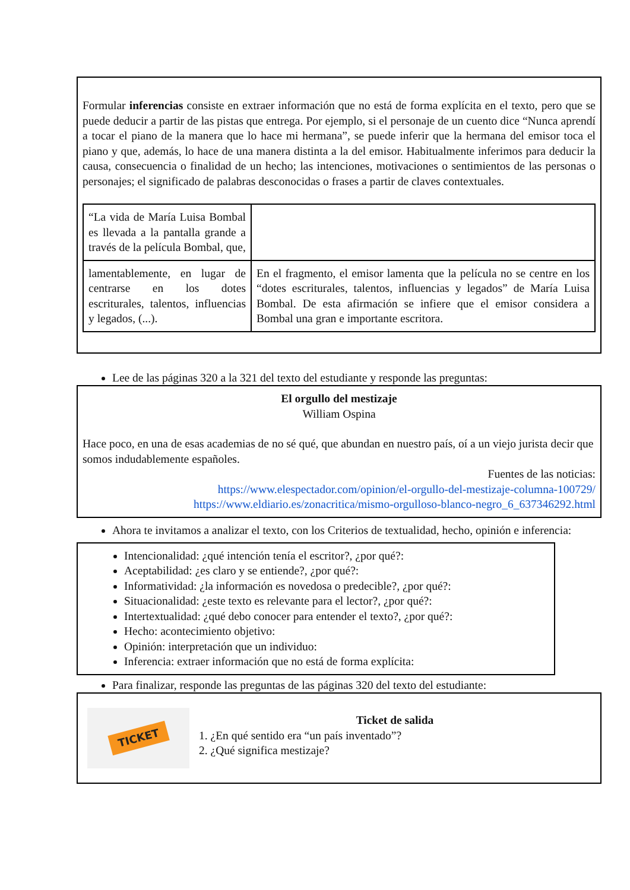Formular inferencias consiste en extraer información que no está de forma explícita en el texto, pero que se puede deducir a partir de las pistas que entrega. Por ejemplo, si el personaje de un cuento dice “Nunca aprendí a tocar el piano de la manera que lo hace mi hermana”, se puede inferir que la hermana del emisor toca el piano y que, además, lo hace de una manera distinta a la del emisor. Habitualmente inferimos para deducir la causa, consecuencia o finalidad de un hecho; las intenciones, motivaciones o sentimientos de las personas o personajes; el significado de palabras desconocidas o frases a partir de claves contextuales.
| “La vida de María Luisa Bombal es llevada a la pantalla grande a través de la película Bombal, que, | |
| lamentablemente, en lugar de centrarse en los dotes escriturales, talentos, influencias y legados, (...). | En el fragmento, el emisor lamenta que la película no se centre en los “dotes escriturales, talentos, influencias y legados” de María Luisa Bombal. De esta afirmación se infiere que el emisor considera a Bombal una gran e importante escritora. |
Lee de las páginas 320 a la 321 del texto del estudiante y responde las preguntas:
El orgullo del mestizaje
William Ospina
Hace poco, en una de esas academias de no sé qué, que abundan en nuestro país, oí a un viejo jurista decir que somos indudablemente españoles.
Fuentes de las noticias:
https://www.elespectador.com/opinion/el-orgullo-del-mestizaje-columna-100729/
https://www.eldiario.es/zonacritica/mismo-orgulloso-blanco-negro_6_637346292.html
Ahora te invitamos a analizar el texto, con los Criterios de textualidad, hecho, opinión e inferencia:
Intencionalidad: ¿qué intención tenía el escritor?, ¿por qué?:
Aceptabilidad: ¿es claro y se entiende?, ¿por qué?:
Informatividad: ¿la información es novedosa o predecible?, ¿por qué?:
Situacionalidad: ¿este texto es relevante para el lector?, ¿por qué?:
Intertextualidad: ¿qué debo conocer para entender el texto?, ¿por qué?:
Hecho: acontecimiento objetivo:
Opinión: interpretación que un individuo:
Inferencia: extraer información que no está de forma explícita:
Para finalizar, responde las preguntas de las páginas 320 del texto del estudiante:
TICKET
Ticket de salida
1. ¿En qué sentido era “un país inventado”?
2. ¿Qué significa mestizaje?